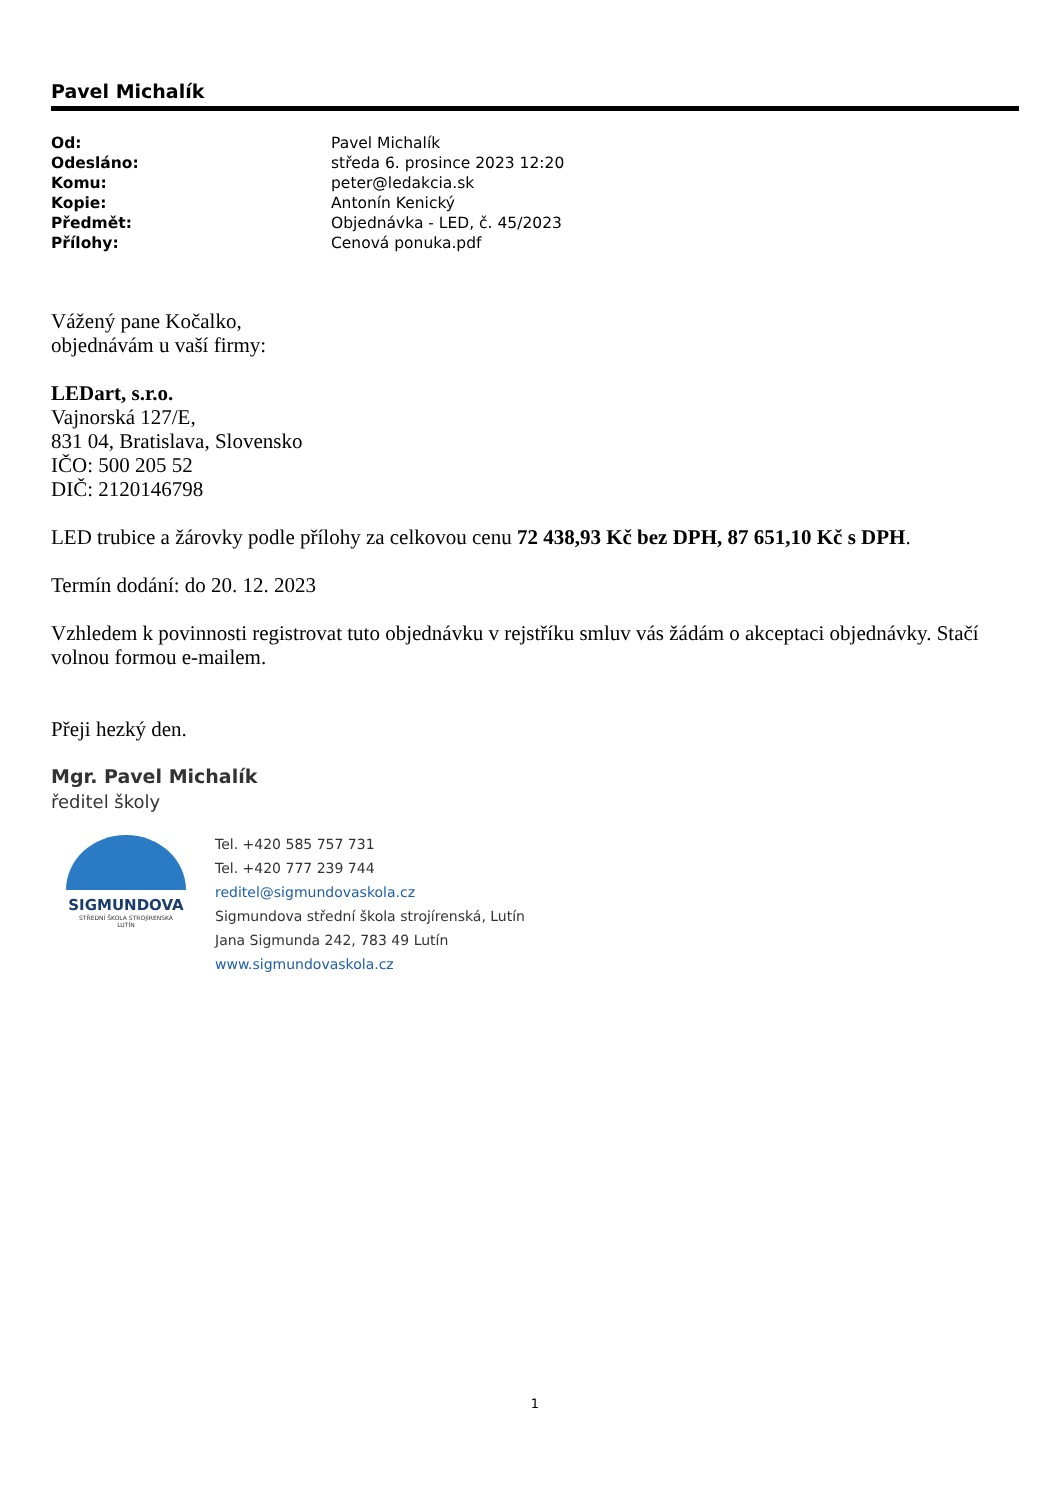Pavel Michalík
| Od: | Pavel Michalík |
| Odesláno: | středa 6. prosince 2023 12:20 |
| Komu: | peter@ledakcia.sk |
| Kopie: | Antonín Kenický |
| Předmět: | Objednávka - LED, č. 45/2023 |
| Přílohy: | Cenová ponuka.pdf |
Vážený pane Kočalko,
objednávám u vaší firmy:
LEDart, s.r.o.
Vajnorská 127/E,
831 04, Bratislava, Slovensko
IČO: 500 205 52
DIČ: 2120146798
LED trubice a žárovky podle přílohy za celkovou cenu 72 438,93 Kč bez DPH, 87 651,10 Kč s DPH.
Termín dodání: do 20. 12. 2023
Vzhledem k povinnosti registrovat tuto objednávku v rejstříku smluv vás žádám o akceptaci objednávky. Stačí volnou formou e-mailem.
Přeji hezký den.
Mgr. Pavel Michalík
ředitel školy
SIGMUNDOVA
STŘEDNÍ ŠKOLA STROJÍRENSKÁ
LUTÍN
Tel. +420 585 757 731
Tel. +420 777 239 744
reditel@sigmundovaskola.cz
Sigmundova střední škola strojírenská, Lutín
Jana Sigmunda 242, 783 49 Lutín
www.sigmundovaskola.cz
1